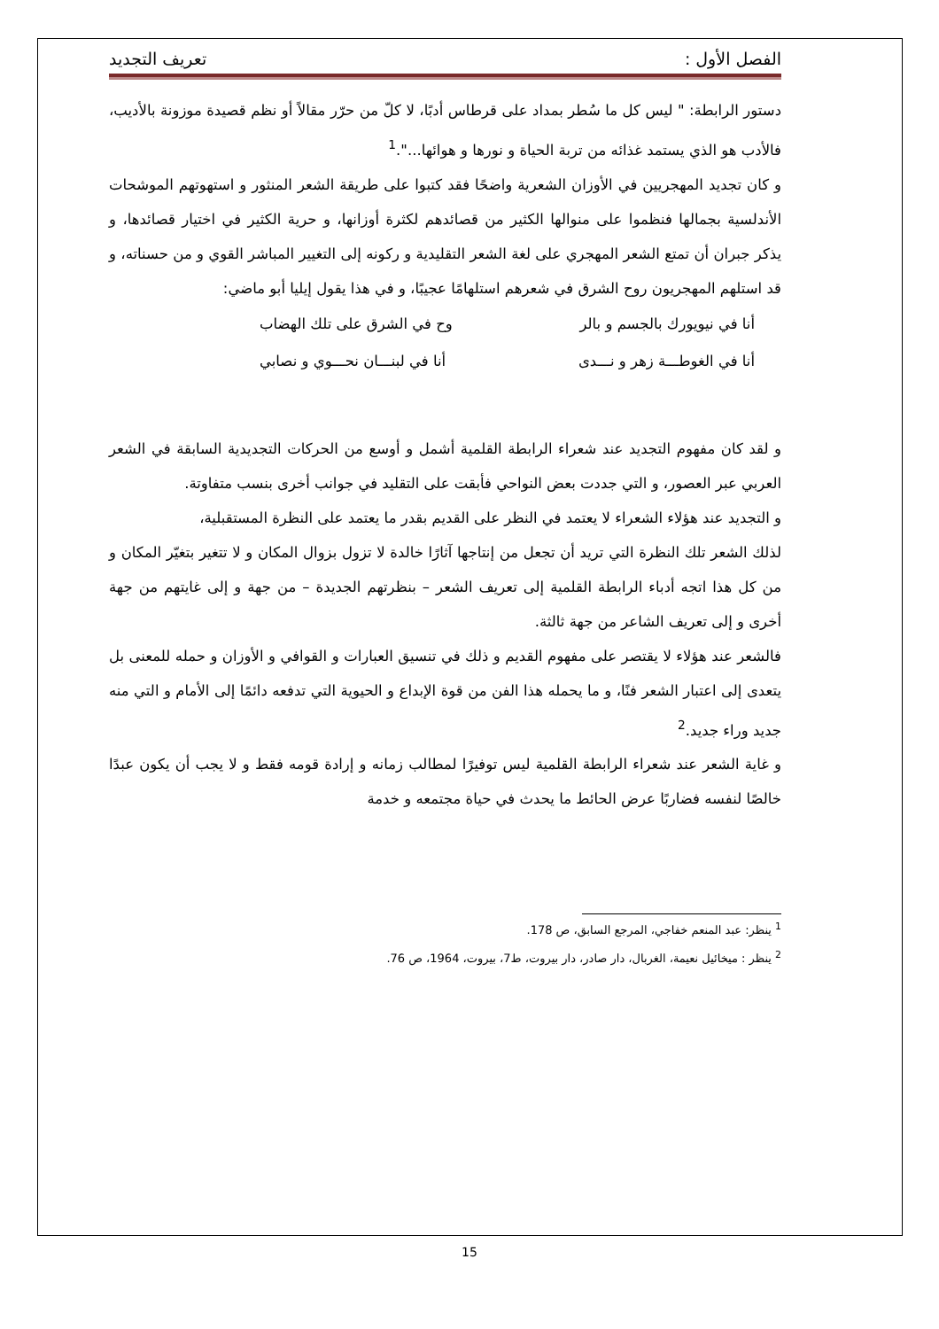الفصل الأول : تعريف التجديد
دستور الرابطة: " ليس كل ما سُطر بمداد على قرطاس أدبًا، لا كلّ من حرّر مقالاً أو نظم قصيدة موزونة بالأديب، فالأدب هو الذي يستمد غذائه من تربة الحياة و نورها و هوائها...".<sup>1</sup>
و كان تجديد المهجريين في الأوزان الشعرية واضحًا فقد كتبوا على طريقة الشعر المنثور و استهوتهم الموشحات الأندلسية بجمالها فنظموا على منوالها الكثير من قصائدهم لكثرة أوزانها، و حرية الكثير في اختيار قصائدها، و يذكر جبران أن تمتع الشعر المهجري على لغة الشعر التقليدية و ركونه إلى التغيير المباشر القوي و من حسناته، و قد استلهم المهجريون روح الشرق في شعرهم استلهامًا عجيبًا، و في هذا يقول إيليا أبو ماضي:
أنا في نيويورك بالجسم و بالر وح في الشرق على تلك الهضاب
أنا في الغوطـــة زهر و نـــدى أنا في لبنـــان نحـــوي و نصابي
و لقد كان مفهوم التجديد عند شعراء الرابطة القلمية أشمل و أوسع من الحركات التجديدية السابقة في الشعر العربي عبر العصور، و التي جددت بعض النواحي فأبقت على التقليد في جوانب أخرى بنسب متفاوتة.
و التجديد عند هؤلاء الشعراء لا يعتمد في النظر على القديم بقدر ما يعتمد على النظرة المستقبلية،
لذلك الشعر تلك النظرة التي تريد أن تجعل من إنتاجها آثارًا خالدة لا تزول بزوال المكان و لا تتغير بتغيّر المكان و من كل هذا اتجه أدباء الرابطة القلمية إلى تعريف الشعر – بنظرتهم الجديدة – من جهة و إلى غايتهم من جهة أخرى و إلى تعريف الشاعر من جهة ثالثة.
فالشعر عند هؤلاء لا يقتصر على مفهوم القديم و ذلك في تنسيق العبارات و القوافي و الأوزان و حمله للمعنى بل يتعدى إلى اعتبار الشعر فنًا، و ما يحمله هذا الفن من قوة الإبداع و الحيوية التي تدفعه دائمًا إلى الأمام و التي منه جديد وراء جديد.<sup>2</sup>
و غاية الشعر عند شعراء الرابطة القلمية ليس توفيرًا لمطالب زمانه و إرادة قومه فقط و لا يجب أن يكون عبدًا خالصًا لنفسه فضاربًا عرض الحائط ما يحدث في حياة مجتمعه و خدمة
<sup>1</sup> ينظر: عبد المنعم خفاجي، المرجع السابق، ص 178.
<sup>2</sup> ينظر : ميخائيل نعيمة، الغربال، دار صادر، دار بيروت، ط7، بيروت، 1964، ص 76.
15